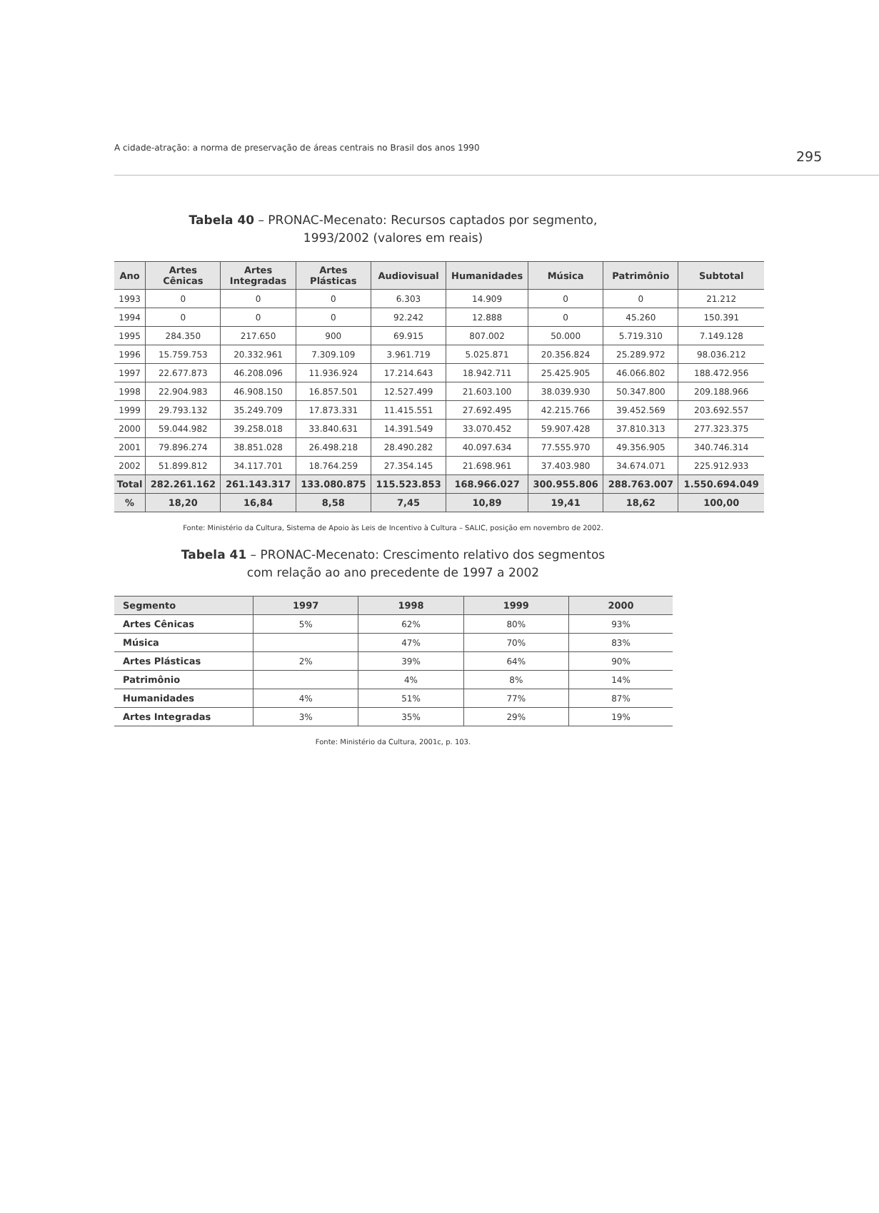A cidade-atração: a norma de preservação de áreas centrais no Brasil dos anos 1990
295
Tabela 40 – PRONAC-Mecenato: Recursos captados por segmento,
1993/2002 (valores em reais)
| Ano | Artes Cênicas | Artes Integradas | Artes Plásticas | Audiovisual | Humanidades | Música | Patrimônio | Subtotal |
| --- | --- | --- | --- | --- | --- | --- | --- | --- |
| 1993 | 0 | 0 | 0 | 6.303 | 14.909 | 0 | 0 | 21.212 |
| 1994 | 0 | 0 | 0 | 92.242 | 12.888 | 0 | 45.260 | 150.391 |
| 1995 | 284.350 | 217.650 | 900 | 69.915 | 807.002 | 50.000 | 5.719.310 | 7.149.128 |
| 1996 | 15.759.753 | 20.332.961 | 7.309.109 | 3.961.719 | 5.025.871 | 20.356.824 | 25.289.972 | 98.036.212 |
| 1997 | 22.677.873 | 46.208.096 | 11.936.924 | 17.214.643 | 18.942.711 | 25.425.905 | 46.066.802 | 188.472.956 |
| 1998 | 22.904.983 | 46.908.150 | 16.857.501 | 12.527.499 | 21.603.100 | 38.039.930 | 50.347.800 | 209.188.966 |
| 1999 | 29.793.132 | 35.249.709 | 17.873.331 | 11.415.551 | 27.692.495 | 42.215.766 | 39.452.569 | 203.692.557 |
| 2000 | 59.044.982 | 39.258.018 | 33.840.631 | 14.391.549 | 33.070.452 | 59.907.428 | 37.810.313 | 277.323.375 |
| 2001 | 79.896.274 | 38.851.028 | 26.498.218 | 28.490.282 | 40.097.634 | 77.555.970 | 49.356.905 | 340.746.314 |
| 2002 | 51.899.812 | 34.117.701 | 18.764.259 | 27.354.145 | 21.698.961 | 37.403.980 | 34.674.071 | 225.912.933 |
| Total | 282.261.162 | 261.143.317 | 133.080.875 | 115.523.853 | 168.966.027 | 300.955.806 | 288.763.007 | 1.550.694.049 |
| % | 18,20 | 16,84 | 8,58 | 7,45 | 10,89 | 19,41 | 18,62 | 100,00 |
Fonte: Ministério da Cultura, Sistema de Apoio às Leis de Incentivo à Cultura – SALIC, posição em novembro de 2002.
Tabela 41 – PRONAC-Mecenato: Crescimento relativo dos segmentos
com relação ao ano precedente de 1997 a 2002
| Segmento | 1997 | 1998 | 1999 | 2000 |
| --- | --- | --- | --- | --- |
| Artes Cênicas | 5% | 62% | 80% | 93% |
| Música | | 47% | 70% | 83% |
| Artes Plásticas | 2% | 39% | 64% | 90% |
| Patrimônio | | 4% | 8% | 14% |
| Humanidades | 4% | 51% | 77% | 87% |
| Artes Integradas | 3% | 35% | 29% | 19% |
Fonte: Ministério da Cultura, 2001c, p. 103.